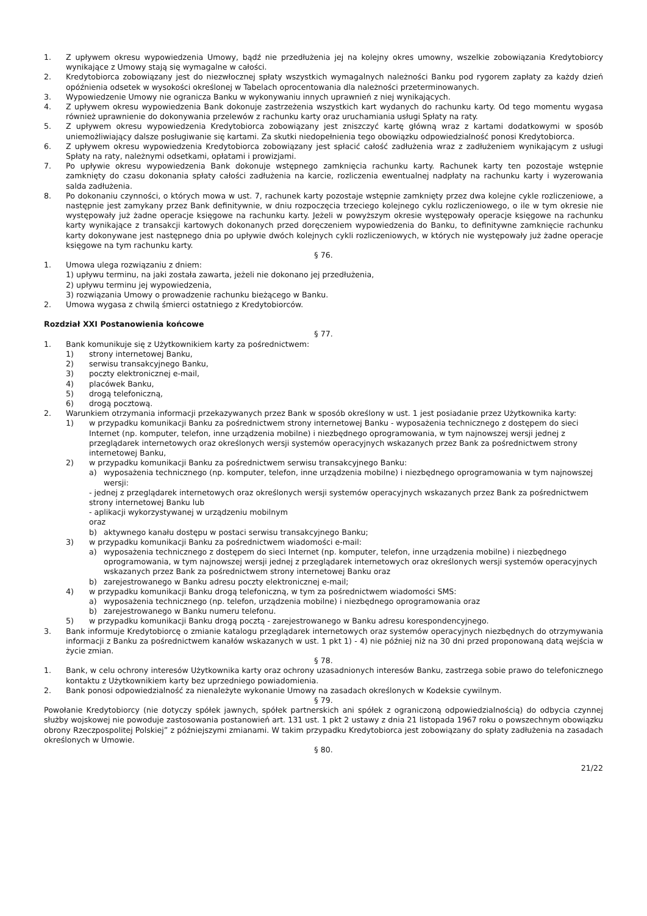1. Z upływem okresu wypowiedzenia Umowy, bądź nie przedłużenia jej na kolejny okres umowny, wszelkie zobowiązania Kredytobiorcy wynikające z Umowy stają się wymagalne w całości.
2. Kredytobiorca zobowiązany jest do niezwłocznej spłaty wszystkich wymagalnych należności Banku pod rygorem zapłaty za każdy dzień opóźnienia odsetek w wysokości określonej w Tabelach oprocentowania dla należności przeterminowanych.
3. Wypowiedzenie Umowy nie ogranicza Banku w wykonywaniu innych uprawnień z niej wynikających.
4. Z upływem okresu wypowiedzenia Bank dokonuje zastrzeżenia wszystkich kart wydanych do rachunku karty. Od tego momentu wygasa również uprawnienie do dokonywania przelewów z rachunku karty oraz uruchamiania usługi Spłaty na raty.
5. Z upływem okresu wypowiedzenia Kredytobiorca zobowiązany jest zniszczyć kartę główną wraz z kartami dodatkowymi w sposób uniemożliwiający dalsze posługiwanie się kartami. Za skutki niedopełnienia tego obowiązku odpowiedzialność ponosi Kredytobiorca.
6. Z upływem okresu wypowiedzenia Kredytobiorca zobowiązany jest spłacić całość zadłużenia wraz z zadłużeniem wynikającym z usługi Spłaty na raty, należnymi odsetkami, opłatami i prowizjami.
7. Po upływie okresu wypowiedzenia Bank dokonuje wstępnego zamknięcia rachunku karty. Rachunek karty ten pozostaje wstępnie zamknięty do czasu dokonania spłaty całości zadłużenia na karcie, rozliczenia ewentualnej nadpłaty na rachunku karty i wyzerowania salda zadłużenia.
8. Po dokonaniu czynności, o których mowa w ust. 7, rachunek karty pozostaje wstępnie zamknięty przez dwa kolejne cykle rozliczeniowe, a następnie jest zamykany przez Bank definitywnie, w dniu rozpoczęcia trzeciego kolejnego cyklu rozliczeniowego, o ile w tym okresie nie występowały już żadne operacje księgowe na rachunku karty. Jeżeli w powyższym okresie występowały operacje księgowe na rachunku karty wynikające z transakcji kartowych dokonanych przed doręczeniem wypowiedzenia do Banku, to definitywne zamknięcie rachunku karty dokonywane jest następnego dnia po upływie dwóch kolejnych cykli rozliczeniowych, w których nie występowały już żadne operacje księgowe na tym rachunku karty.
§ 76.
1. Umowa ulega rozwiązaniu z dniem:
1) upływu terminu, na jaki została zawarta, jeżeli nie dokonano jej przedłużenia,
2) upływu terminu jej wypowiedzenia,
3) rozwiązania Umowy o prowadzenie rachunku bieżącego w Banku.
2. Umowa wygasa z chwilą śmierci ostatniego z Kredytobiorców.
Rozdział XXI Postanowienia końcowe
§ 77.
1. Bank komunikuje się z Użytkownikiem karty za pośrednictwem:
1) strony internetowej Banku,
2) serwisu transakcyjnego Banku,
3) poczty elektronicznej e-mail,
4) placówek Banku,
5) drogą telefoniczną,
6) drogą pocztową.
2. Warunkiem otrzymania informacji przekazywanych przez Bank w sposób określony w ust. 1 jest posiadanie przez Użytkownika karty:
1) w przypadku komunikacji Banku za pośrednictwem strony internetowej Banku - wyposażenia technicznego z dostępem do sieci Internet (np. komputer, telefon, inne urządzenia mobilne) i niezbędnego oprogramowania, w tym najnowszej wersji jednej z przeglądarek internetowych oraz określonych wersji systemów operacyjnych wskazanych przez Bank za pośrednictwem strony internetowej Banku,
2) w przypadku komunikacji Banku za pośrednictwem serwisu transakcyjnego Banku:
a) wyposażenia technicznego (np. komputer, telefon, inne urządzenia mobilne) i niezbędnego oprogramowania w tym najnowszej wersji:
- jednej z przeglądarek internetowych oraz określonych wersji systemów operacyjnych wskazanych przez Bank za pośrednictwem strony internetowej Banku lub
- aplikacji wykorzystywanej w urządzeniu mobilnym
oraz
b) aktywnego kanału dostępu w postaci serwisu transakcyjnego Banku;
3) w przypadku komunikacji Banku za pośrednictwem wiadomości e-mail:
a) wyposażenia technicznego z dostępem do sieci Internet (np. komputer, telefon, inne urządzenia mobilne) i niezbędnego oprogramowania, w tym najnowszej wersji jednej z przeglądarek internetowych oraz określonych wersji systemów operacyjnych wskazanych przez Bank za pośrednictwem strony internetowej Banku oraz
b) zarejestrowanego w Banku adresu poczty elektronicznej e-mail;
4) w przypadku komunikacji Banku drogą telefoniczną, w tym za pośrednictwem wiadomości SMS:
a) wyposażenia technicznego (np. telefon, urządzenia mobilne) i niezbędnego oprogramowania oraz
b) zarejestrowanego w Banku numeru telefonu.
5) w przypadku komunikacji Banku drogą pocztą - zarejestrowanego w Banku adresu korespondencyjnego.
3. Bank informuje Kredytobiorcę o zmianie katalogu przeglądarek internetowych oraz systemów operacyjnych niezbędnych do otrzymywania informacji z Banku za pośrednictwem kanałów wskazanych w ust. 1 pkt 1) - 4) nie później niż na 30 dni przed proponowaną datą wejścia w życie zmian.
§ 78.
1. Bank, w celu ochrony interesów Użytkownika karty oraz ochrony uzasadnionych interesów Banku, zastrzega sobie prawo do telefonicznego kontaktu z Użytkownikiem karty bez uprzedniego powiadomienia.
2. Bank ponosi odpowiedzialność za nienależyte wykonanie Umowy na zasadach określonych w Kodeksie cywilnym.
§ 79.
Powołanie Kredytobiorcy (nie dotyczy spółek jawnych, spółek partnerskich ani spółek z ograniczoną odpowiedzialnością) do odbycia czynnej służby wojskowej nie powoduje zastosowania postanowień art. 131 ust. 1 pkt 2 ustawy z dnia 21 listopada 1967 roku o powszechnym obowiązku obrony Rzeczpospolitej Polskiej” z późniejszymi zmianami. W takim przypadku Kredytobiorca jest zobowiązany do spłaty zadłużenia na zasadach określonych w Umowie.
§ 80.
21/22